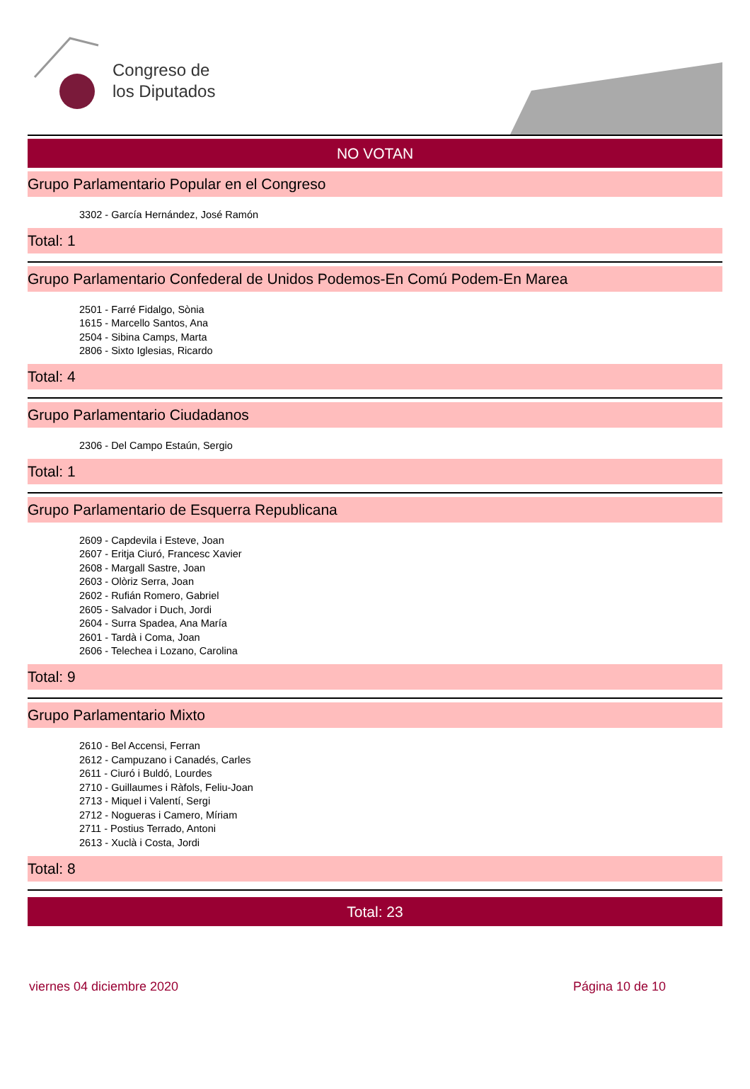Congreso de
los Diputados
NO VOTAN
Grupo Parlamentario Popular en el Congreso
3302 - García Hernández, José Ramón
Total: 1
Grupo Parlamentario Confederal de Unidos Podemos-En Comú Podem-En Marea
2501 - Farré Fidalgo, Sònia
1615 - Marcello Santos, Ana
2504 - Sibina Camps, Marta
2806 - Sixto Iglesias, Ricardo
Total: 4
Grupo Parlamentario Ciudadanos
2306 - Del Campo Estaún, Sergio
Total: 1
Grupo Parlamentario de Esquerra Republicana
2609 - Capdevila i Esteve, Joan
2607 - Eritja Ciuró, Francesc Xavier
2608 - Margall Sastre, Joan
2603 - Olòriz Serra, Joan
2602 - Rufián Romero, Gabriel
2605 - Salvador i Duch, Jordi
2604 - Surra Spadea, Ana María
2601 - Tardà i Coma, Joan
2606 - Telechea i Lozano, Carolina
Total: 9
Grupo Parlamentario Mixto
2610 - Bel Accensi, Ferran
2612 - Campuzano i Canadés, Carles
2611 - Ciuró i Buldó, Lourdes
2710 - Guillaumes i Ràfols, Feliu-Joan
2713 - Miquel i Valentí, Sergi
2712 - Nogueras i Camero, Míriam
2711 - Postius Terrado, Antoni
2613 - Xuclà i Costa, Jordi
Total: 8
Total: 23
viernes 04 diciembre 2020 Página 10 de 10